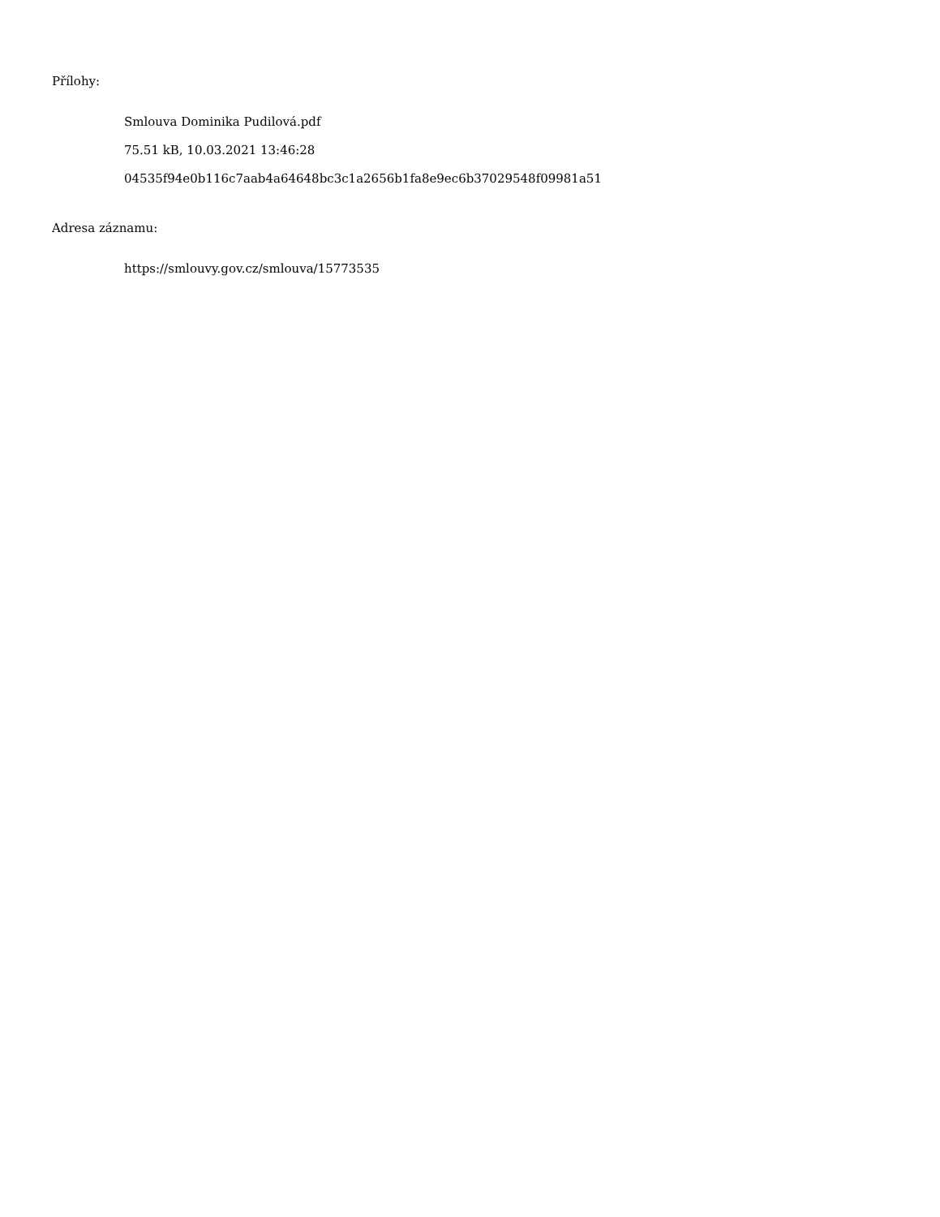Přílohy:
Smlouva Dominika Pudilová.pdf
75.51 kB, 10.03.2021 13:46:28
04535f94e0b116c7aab4a64648bc3c1a2656b1fa8e9ec6b37029548f09981a51
Adresa záznamu:
https://smlouvy.gov.cz/smlouva/15773535